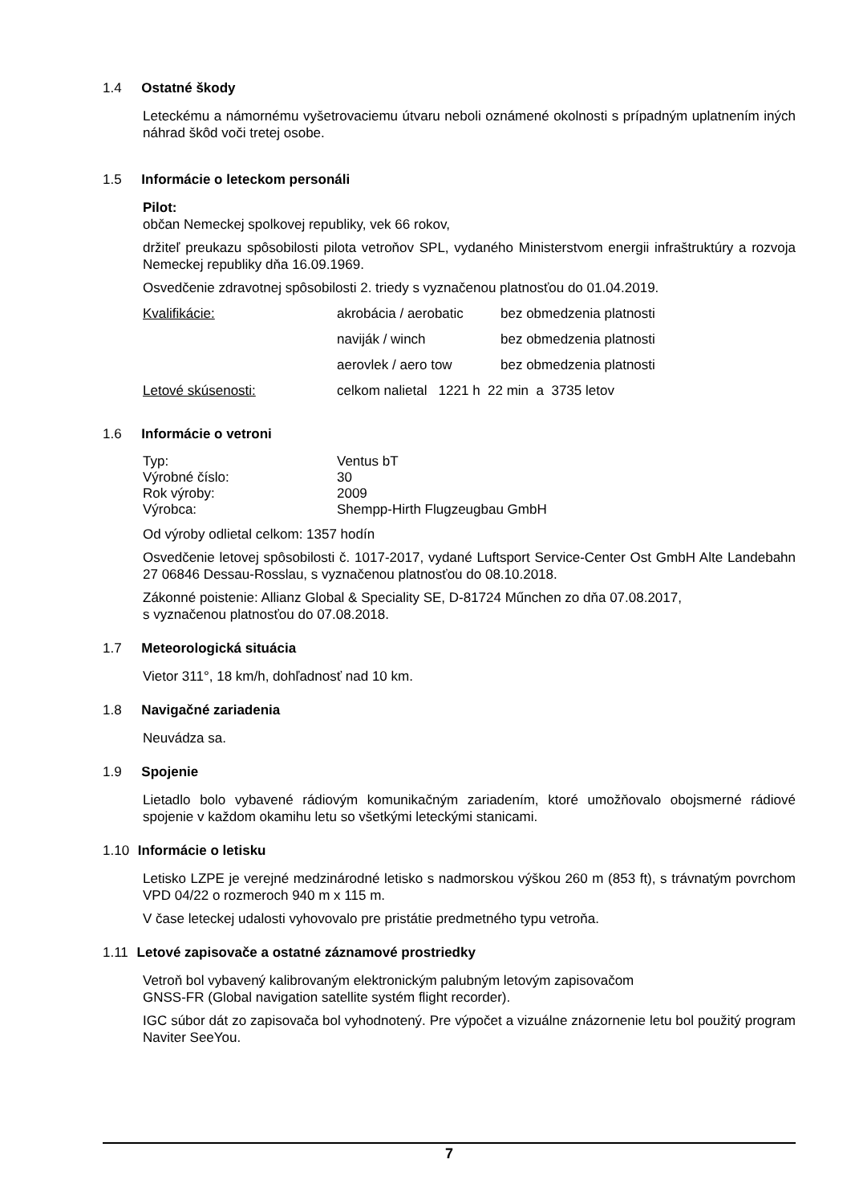1.4 Ostatné škody
Leteckému a námornému vyšetrovaciemu útvaru neboli oznámené okolnosti s prípadným uplatnením iných náhrad škôd voči tretej osobe.
1.5 Informácie o leteckom personáli
Pilot:
občan Nemeckej spolkovej republiky, vek 66 rokov,
držiteľ preukazu spôsobilosti pilota vetroňov SPL, vydaného Ministerstvom energii infraštruktúry a rozvoja Nemeckej republiky dňa 16.09.1969.
Osvedčenie zdravotnej spôsobilosti 2. triedy s vyznačenou platnosťou do 01.04.2019.
| Kvalifikácie: | akrobácia / aerobatic | bez obmedzenia platnosti |
| | naviják / winch | bez obmedzenia platnosti |
| | aerovlek / aero tow | bez obmedzenia platnosti |
| Letové skúsenosti: | celkom nalietal 1221 h 22 min a 3735 letov | |
1.6 Informácie o vetroni
| Typ: | Ventus bT |
| Výrobné číslo: | 30 |
| Rok výroby: | 2009 |
| Výrobca: | Shempp-Hirth Flugzeugbau GmbH |
Od výroby odlietal celkom: 1357 hodín
Osvedčenie letovej spôsobilosti č. 1017-2017, vydané Luftsport Service-Center Ost GmbH Alte Landebahn 27 06846 Dessau-Rosslau, s vyznačenou platnosťou do 08.10.2018.
Zákonné poistenie: Allianz Global & Speciality SE, D-81724 Műnchen zo dňa 07.08.2017,
s vyznačenou platnosťou do 07.08.2018.
1.7 Meteorologická situácia
Vietor 311°, 18 km/h, dohľadnosť nad 10 km.
1.8 Navigačné zariadenia
Neuvádza sa.
1.9 Spojenie
Lietadlo bolo vybavené rádiovým komunikačným zariadením, ktoré umožňovalo obojsmerné rádiové spojenie v každom okamihu letu so všetkými leteckými stanicami.
1.10 Informácie o letisku
Letisko LZPE je verejné medzinárodné letisko s nadmorskou výškou 260 m (853 ft), s trávnatým povrchom VPD 04/22 o rozmeroch 940 m x 115 m.
V čase leteckej udalosti vyhovovalo pre pristátie predmetného typu vetroňa.
1.11 Letové zapisovače a ostatné záznamové prostriedky
Vetroň bol vybavený kalibrovaným elektronickým palubným letovým zapisovačom
GNSS-FR (Global navigation satellite systém flight recorder).
IGC súbor dát zo zapisovača bol vyhodnotený. Pre výpočet a vizuálne znázornenie letu bol použitý program Naviter SeeYou.
7